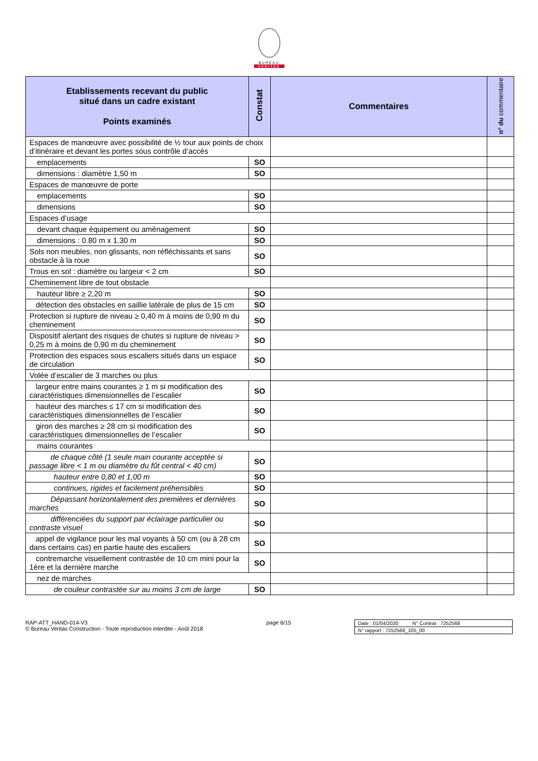BUREAU
VERITAS
| Etablissements recevant du public situé dans un cadre existant Points examinés | Constat | Commentaires | n° du commentaire |
| --- | --- | --- | --- |
| Espaces de manœuvre avec possibilité de ½ tour aux points de choix d’itinéraire et devant les portes sous contrôle d’accès | | | |
| emplacements | SO | | |
| dimensions : diamètre 1,50 m | SO | | |
| Espaces de manœuvre de porte | | | |
| emplacements | SO | | |
| dimensions | SO | | |
| Espaces d’usage | | | |
| devant chaque équipement ou aménagement | SO | | |
| dimensions : 0.80 m x 1.30 m | SO | | |
| Sols non meubles, non glissants, non réfléchissants et sans obstacle à la roue | SO | | |
| Trous en sol : diamètre ou largeur < 2 cm | SO | | |
| Cheminement libre de tout obstacle | | | |
| hauteur libre ≥ 2,20 m | SO | | |
| détection des obstacles en saillie latérale de plus de 15 cm | SO | | |
| Protection si rupture de niveau ≥ 0,40 m à moins de 0,90 m du cheminement | SO | | |
| Dispositif alertant des risques de chutes si rupture de niveau > 0,25 m à moins de 0,90 m du cheminement | SO | | |
| Protection des espaces sous escaliers situés dans un espace de circulation | SO | | |
| Volée d’escalier de 3 marches ou plus | | | |
| largeur entre mains courantes ≥ 1 m si modification des caractéristiques dimensionnelles de l’escalier | SO | | |
| hauteur des marches ≤ 17 cm si modification des caractéristiques dimensionnelles de l’escalier | SO | | |
| giron des marches ≥ 28 cm si modification des caractéristiques dimensionnelles de l’escalier | SO | | |
| mains courantes | | | |
| de chaque côté (1 seule main courante acceptée si passage libre < 1 m ou diamètre du fût central < 40 cm) | SO | | |
| hauteur entre 0,80 et 1,00 m | SO | | |
| continues, rigides et facilement préhensibles | SO | | |
| Dépassant horizontalement des premières et dernières marches | SO | | |
| différenciées du support par éclairage particulier ou contraste visuel | SO | | |
| appel de vigilance pour les mal voyants à 50 cm (ou à 28 cm dans certains cas) en partie haute des escaliers | SO | | |
| contremarche visuellement contrastée de 10 cm mini pour la 1ère et la dernière marche | SO | | |
| nez de marches | | | |
| de couleur contrastée sur au moins 3 cm de large | SO | | |
RAP-ATT_HAND-014-V3
© Bureau Veritas Construction - Toute reproduction interdite - Août 2018
page 6/15 Date : 01/04/2020 N° Contrat : 7252568
N° rapport : 7252568_105_00